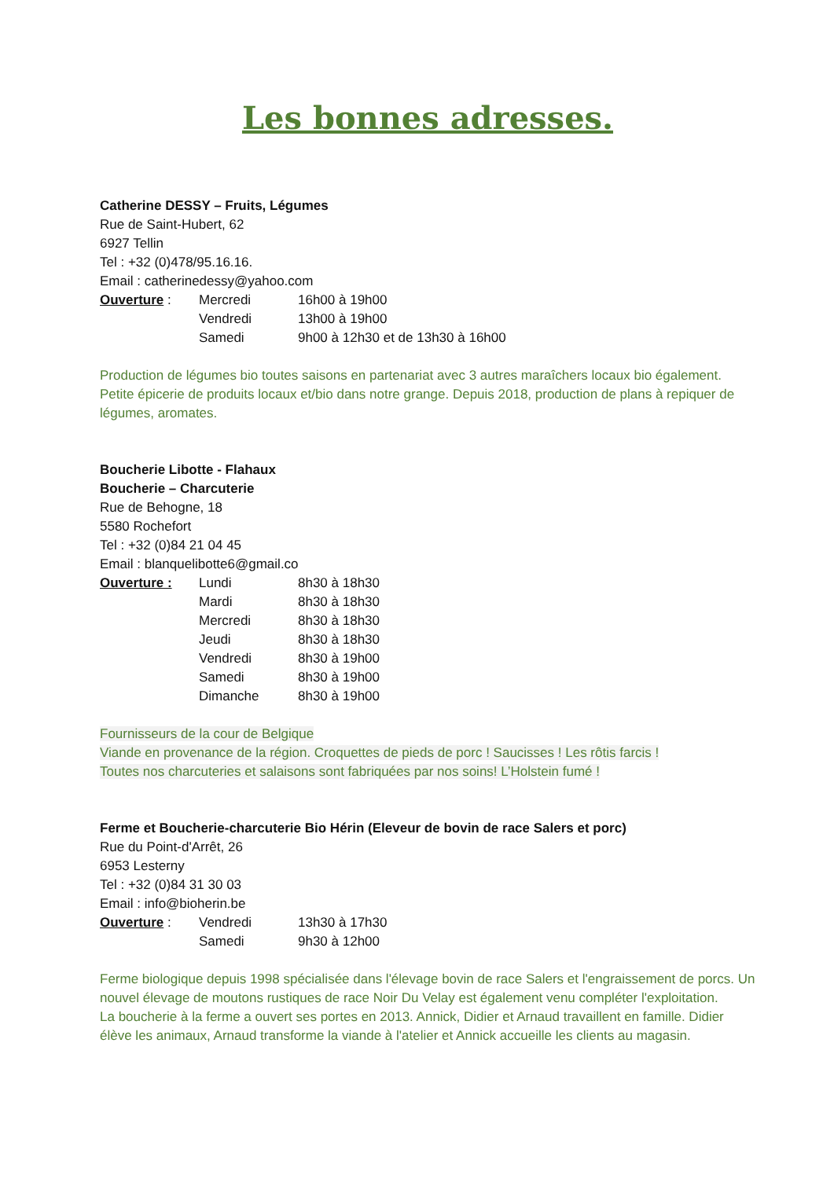Les bonnes adresses.
Catherine DESSY – Fruits, Légumes
Rue de Saint-Hubert, 62
6927 Tellin
Tel : +32 (0)478/95.16.16.
Email : catherinedessy@yahoo.com
| Ouverture : | Mercredi | 16h00 à 19h00 |
| | Vendredi | 13h00 à 19h00 |
| | Samedi | 9h00 à 12h30 et de 13h30 à 16h00 |
Production de légumes bio toutes saisons en partenariat avec 3 autres maraîchers locaux bio également. Petite épicerie de produits locaux et/bio dans notre grange. Depuis 2018, production de plans à repiquer de légumes, aromates.
Boucherie Libotte - Flahaux
Boucherie – Charcuterie
Rue de Behogne, 18
5580 Rochefort
Tel : +32 (0)84 21 04 45
Email : blanquelibotte6@gmail.co
| Ouverture : | Lundi | 8h30 à 18h30 |
| | Mardi | 8h30 à 18h30 |
| | Mercredi | 8h30 à 18h30 |
| | Jeudi | 8h30 à 18h30 |
| | Vendredi | 8h30 à 19h00 |
| | Samedi | 8h30 à 19h00 |
| | Dimanche | 8h30 à 19h00 |
Fournisseurs de la cour de Belgique
Viande en provenance de la région. Croquettes de pieds de porc ! Saucisses ! Les rôtis farcis !
Toutes nos charcuteries et salaisons sont fabriquées par nos soins! L’Holstein fumé !
Ferme et Boucherie-charcuterie Bio Hérin (Eleveur de bovin de race Salers et porc)
Rue du Point-d'Arrêt, 26
6953 Lesterny
Tel : +32 (0)84 31 30 03
Email : info@bioherin.be
| Ouverture : | Vendredi | 13h30 à 17h30 |
| | Samedi | 9h30 à 12h00 |
Ferme biologique depuis 1998 spécialisée dans l'élevage bovin de race Salers et l'engraissement de porcs. Un nouvel élevage de moutons rustiques de race Noir Du Velay est également venu compléter l'exploitation.
La boucherie à la ferme a ouvert ses portes en 2013. Annick, Didier et Arnaud travaillent en famille. Didier élève les animaux, Arnaud transforme la viande à l'atelier et Annick accueille les clients au magasin.